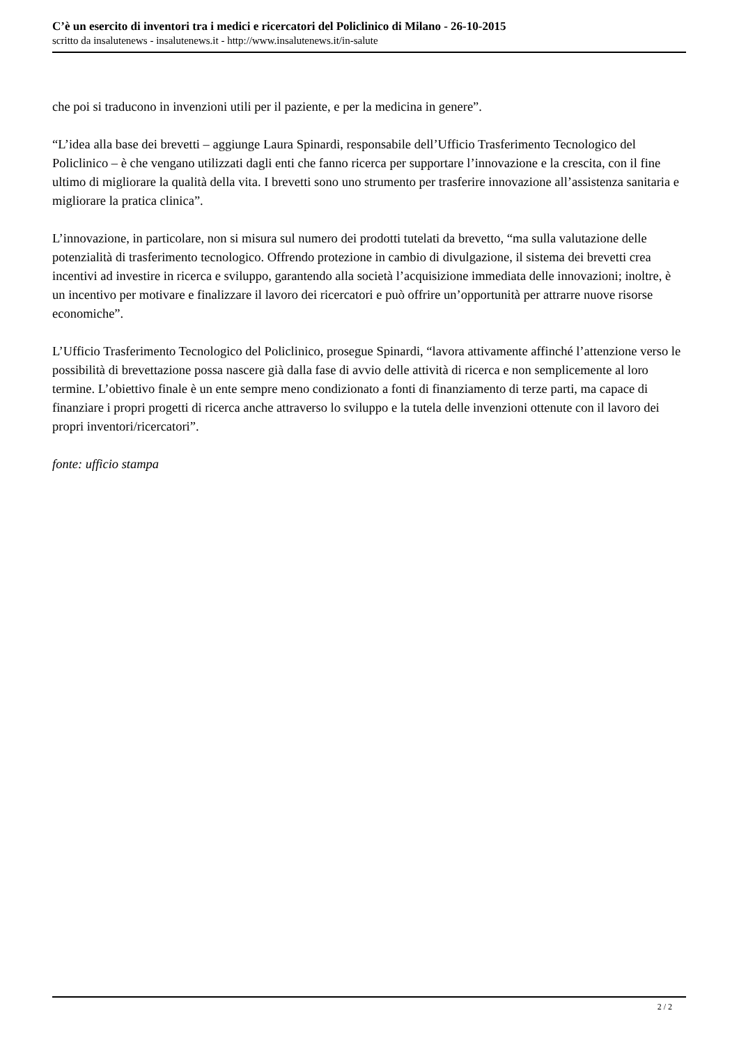C’è un esercito di inventori tra i medici e ricercatori del Policlinico di Milano - 26-10-2015
scritto da insalutenews - insalutenews.it - http://www.insalutenews.it/in-salute
che poi si traducono in invenzioni utili per il paziente, e per la medicina in genere”.
“L’idea alla base dei brevetti – aggiunge Laura Spinardi, responsabile dell’Ufficio Trasferimento Tecnologico del Policlinico – è che vengano utilizzati dagli enti che fanno ricerca per supportare l’innovazione e la crescita, con il fine ultimo di migliorare la qualità della vita. I brevetti sono uno strumento per trasferire innovazione all’assistenza sanitaria e migliorare la pratica clinica”.
L’innovazione, in particolare, non si misura sul numero dei prodotti tutelati da brevetto, “ma sulla valutazione delle potenzialità di trasferimento tecnologico. Offrendo protezione in cambio di divulgazione, il sistema dei brevetti crea incentivi ad investire in ricerca e sviluppo, garantendo alla società l’acquisizione immediata delle innovazioni; inoltre, è un incentivo per motivare e finalizzare il lavoro dei ricercatori e può offrire un’opportunità per attrarre nuove risorse economiche”.
L’Ufficio Trasferimento Tecnologico del Policlinico, prosegue Spinardi, “lavora attivamente affinché l’attenzione verso le possibilità di brevettazione possa nascere già dalla fase di avvio delle attività di ricerca e non semplicemente al loro termine. L’obiettivo finale è un ente sempre meno condizionato a fonti di finanziamento di terze parti, ma capace di finanziare i propri progetti di ricerca anche attraverso lo sviluppo e la tutela delle invenzioni ottenute con il lavoro dei propri inventori/ricercatori”.
fonte: ufficio stampa
2 / 2